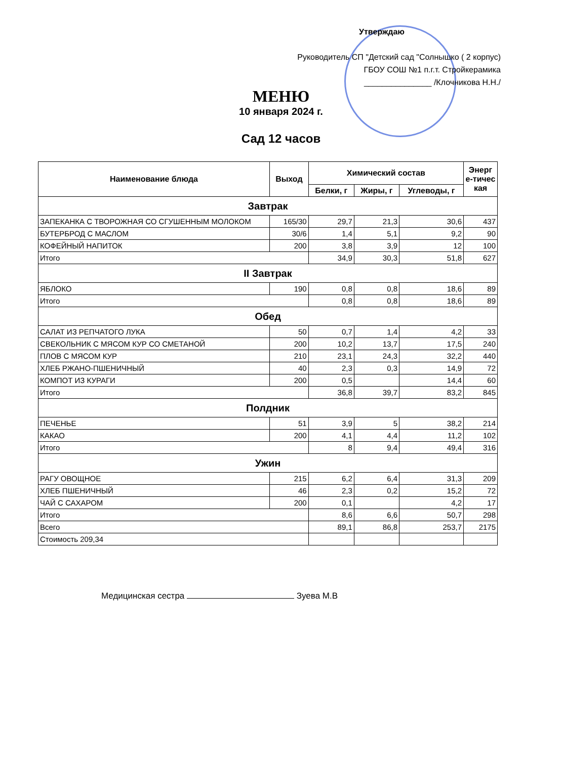Утверждаю
Руководитель СП "Детский сад "Солнышко ( 2 корпус)
ГБОУ СОШ №1 п.г.т. Стройкерамика
_______________ /Клочникова Н.Н./
МЕНЮ
10 января 2024 г.
Сад 12 часов
| Наименование блюда | Выход | Химический состав | | | Энерг е-тичес кая |
| --- | --- | --- | --- | --- | --- |
| | | Белки, г | Жиры, г | Углеводы, г | |
| Завтрак | | | | | |
| ЗАПЕКАНКА С ТВОРОЖНАЯ СО СГУШЕННЫМ МОЛОКОМ | 165/30 | 29,7 | 21,3 | 30,6 | 437 |
| БУТЕРБРОД С МАСЛОМ | 30/6 | 1,4 | 5,1 | 9,2 | 90 |
| КОФЕЙНЫЙ НАПИТОК | 200 | 3,8 | 3,9 | 12 | 100 |
| Итого | | 34,9 | 30,3 | 51,8 | 627 |
| II Завтрак | | | | | |
| ЯБЛОКО | 190 | 0,8 | 0,8 | 18,6 | 89 |
| Итого | | 0,8 | 0,8 | 18,6 | 89 |
| Обед | | | | | |
| САЛАТ ИЗ РЕПЧАТОГО ЛУКА | 50 | 0,7 | 1,4 | 4,2 | 33 |
| СВЕКОЛЬНИК С МЯСОМ КУР СО СМЕТАНОЙ | 200 | 10,2 | 13,7 | 17,5 | 240 |
| ПЛОВ С МЯСОМ КУР | 210 | 23,1 | 24,3 | 32,2 | 440 |
| ХЛЕБ РЖАНО-ПШЕНИЧНЫЙ | 40 | 2,3 | 0,3 | 14,9 | 72 |
| КОМПОТ ИЗ КУРАГИ | 200 | 0,5 | | 14,4 | 60 |
| Итого | | 36,8 | 39,7 | 83,2 | 845 |
| Полдник | | | | | |
| ПЕЧЕНЬЕ | 51 | 3,9 | 5 | 38,2 | 214 |
| КАКАО | 200 | 4,1 | 4,4 | 11,2 | 102 |
| Итого | | 8 | 9,4 | 49,4 | 316 |
| Ужин | | | | | |
| РАГУ ОВОЩНОЕ | 215 | 6,2 | 6,4 | 31,3 | 209 |
| ХЛЕБ ПШЕНИЧНЫЙ | 46 | 2,3 | 0,2 | 15,2 | 72 |
| ЧАЙ С САХАРОМ | 200 | 0,1 | | 4,2 | 17 |
| Итого | | 8,6 | 6,6 | 50,7 | 298 |
| Всего | | 89,1 | 86,8 | 253,7 | 2175 |
| Стоимость 209,34 | | | | | |
Медицинская сестра Зуева М.В